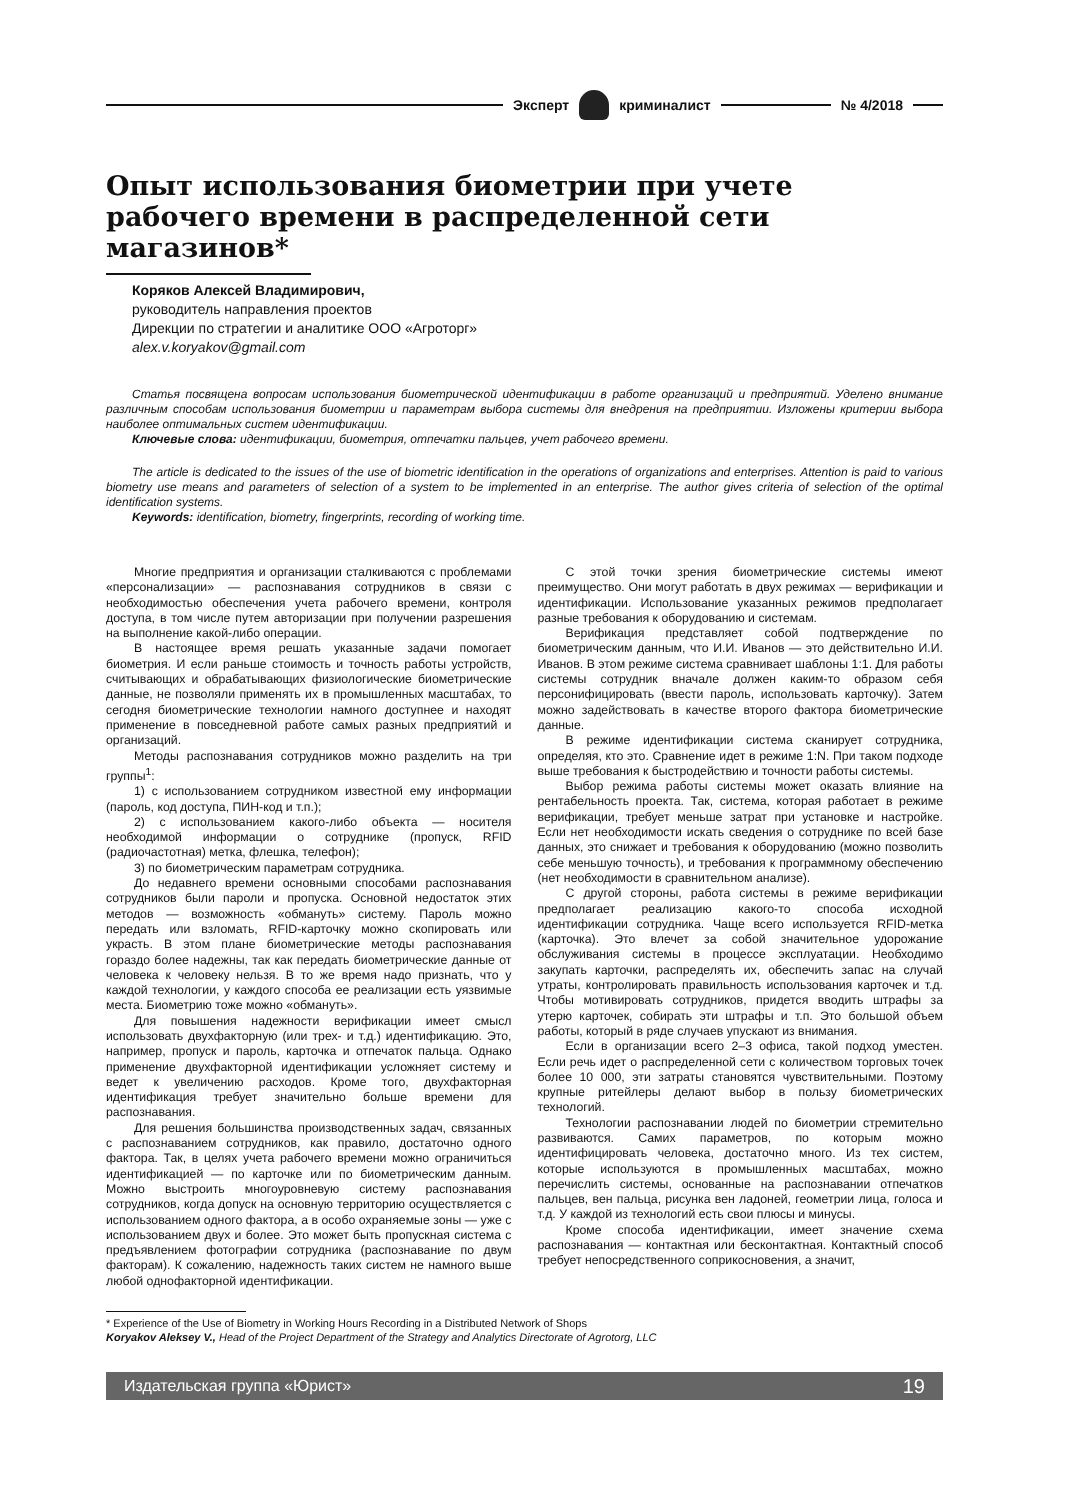Эксперт криминалист № 4/2018
Опыт использования биометрии при учете рабочего времени в распределенной сети магазинов*
Коряков Алексей Владимирович,
руководитель направления проектов
Дирекции по стратегии и аналитике ООО «Агроторг»
alex.v.koryakov@gmail.com
Статья посвящена вопросам использования биометрической идентификации в работе организаций и предприятий. Уделено внимание различным способам использования биометрии и параметрам выбора системы для внедрения на предприятии. Изложены критерии выбора наиболее оптимальных систем идентификации.
Ключевые слова: идентификации, биометрия, отпечатки пальцев, учет рабочего времени.
The article is dedicated to the issues of the use of biometric identification in the operations of organizations and enterprises. Attention is paid to various biometry use means and parameters of selection of a system to be implemented in an enterprise. The author gives criteria of selection of the optimal identification systems.
Keywords: identification, biometry, fingerprints, recording of working time.
Многие предприятия и организации сталкиваются с проблемами «персонализации» — распознавания сотрудников в связи с необходимостью обеспечения учета рабочего времени, контроля доступа, в том числе путем авторизации при получении разрешения на выполнение какой-либо операции.
В настоящее время решать указанные задачи помогает биометрия. И если раньше стоимость и точность работы устройств, считывающих и обрабатывающих физиологические биометрические данные, не позволяли применять их в промышленных масштабах, то сегодня биометрические технологии намного доступнее и находят применение в повседневной работе самых разных предприятий и организаций.
Методы распознавания сотрудников можно разделить на три группы<sup>1</sup>:
1) с использованием сотрудником известной ему информации (пароль, код доступа, ПИН-код и т.п.);
2) с использованием какого-либо объекта — носителя необходимой информации о сотруднике (пропуск, RFID (радиочастотная) метка, флешка, телефон);
3) по биометрическим параметрам сотрудника.
До недавнего времени основными способами распознавания сотрудников были пароли и пропуска. Основной недостаток этих методов — возможность «обмануть» систему. Пароль можно передать или взломать, RFID-карточку можно скопировать или украсть. В этом плане биометрические методы распознавания гораздо более надежны, так как передать биометрические данные от человека к человеку нельзя. В то же время надо признать, что у каждой технологии, у каждого способа ее реализации есть уязвимые места. Биометрию тоже можно «обмануть».
Для повышения надежности верификации имеет смысл использовать двухфакторную (или трех- и т.д.) идентификацию. Это, например, пропуск и пароль, карточка и отпечаток пальца. Однако применение двухфакторной идентификации усложняет систему и ведет к увеличению расходов. Кроме того, двухфакторная идентификация требует значительно больше времени для распознавания.
Для решения большинства производственных задач, связанных с распознаванием сотрудников, как правило, достаточно одного фактора. Так, в целях учета рабочего времени можно ограничиться идентификацией — по карточке или по биометрическим данным. Можно выстроить многоуровневую систему распознавания сотрудников, когда допуск на основную территорию осуществляется с использованием одного фактора, а в особо охраняемые зоны — уже с использованием двух и более. Это может быть пропускная система с предъявлением фотографии сотрудника (распознавание по двум факторам). К сожалению, надежность таких систем не намного выше любой однофакторной идентификации.
С этой точки зрения биометрические системы имеют преимущество. Они могут работать в двух режимах — верификации и идентификации. Использование указанных режимов предполагает разные требования к оборудованию и системам.
Верификация представляет собой подтверждение по биометрическим данным, что И.И. Иванов — это действительно И.И. Иванов. В этом режиме система сравнивает шаблоны 1:1. Для работы системы сотрудник вначале должен каким-то образом себя персонифицировать (ввести пароль, использовать карточку). Затем можно задействовать в качестве второго фактора биометрические данные.
В режиме идентификации система сканирует сотрудника, определяя, кто это. Сравнение идет в режиме 1:N. При таком подходе выше требования к быстродействию и точности работы системы.
Выбор режима работы системы может оказать влияние на рентабельность проекта. Так, система, которая работает в режиме верификации, требует меньше затрат при установке и настройке. Если нет необходимости искать сведения о сотруднике по всей базе данных, это снижает и требования к оборудованию (можно позволить себе меньшую точность), и требования к программному обеспечению (нет необходимости в сравнительном анализе).
С другой стороны, работа системы в режиме верификации предполагает реализацию какого-то способа исходной идентификации сотрудника. Чаще всего используется RFID-метка (карточка). Это влечет за собой значительное удорожание обслуживания системы в процессе эксплуатации. Необходимо закупать карточки, распределять их, обеспечить запас на случай утраты, контролировать правильность использования карточек и т.д. Чтобы мотивировать сотрудников, придется вводить штрафы за утерю карточек, собирать эти штрафы и т.п. Это большой объем работы, который в ряде случаев упускают из внимания.
Если в организации всего 2–3 офиса, такой подход уместен. Если речь идет о распределенной сети с количеством торговых точек более 10 000, эти затраты становятся чувствительными. Поэтому крупные ритейлеры делают выбор в пользу биометрических технологий.
Технологии распознавании людей по биометрии стремительно развиваются. Самих параметров, по которым можно идентифицировать человека, достаточно много. Из тех систем, которые используются в промышленных масштабах, можно перечислить системы, основанные на распознавании отпечатков пальцев, вен пальца, рисунка вен ладоней, геометрии лица, голоса и т.д. У каждой из технологий есть свои плюсы и минусы.
Кроме способа идентификации, имеет значение схема распознавания — контактная или бесконтактная. Контактный способ требует непосредственного соприкосновения, а значит,
* Experience of the Use of Biometry in Working Hours Recording in a Distributed Network of Shops
Koryakov Aleksey V., Head of the Project Department of the Strategy and Analytics Directorate of Agrotorg, LLC
Издательская группа «Юрист» 19